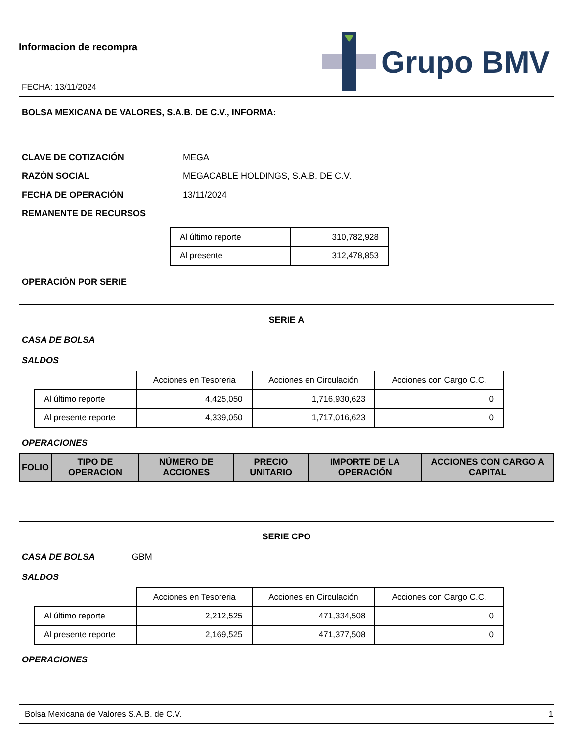Informacion de recompra
FECHA: 13/11/2024
Grupo BMV
BOLSA MEXICANA DE VALORES, S.A.B. DE C.V., INFORMA:
CLAVE DE COTIZACIÓN MEGA
RAZÓN SOCIAL MEGACABLE HOLDINGS, S.A.B. DE C.V.
FECHA DE OPERACIÓN 13/11/2024
REMANENTE DE RECURSOS
| Al último reporte | 310,782,928 |
| Al presente | 312,478,853 |
OPERACIÓN POR SERIE
SERIE A
CASA DE BOLSA
SALDOS
| | Acciones en Tesoreria | Acciones en Circulación | Acciones con Cargo C.C. |
| --- | --- | --- | --- |
| Al último reporte | 4,425,050 | 1,716,930,623 | 0 |
| Al presente reporte | 4,339,050 | 1,717,016,623 | 0 |
OPERACIONES
| FOLIO | TIPO DE OPERACION | NÚMERO DE ACCIONES | PRECIO UNITARIO | IMPORTE DE LA OPERACIÓN | ACCIONES CON CARGO A CAPITAL |
| --- | --- | --- | --- | --- | --- |
SERIE CPO
CASA DE BOLSA GBM
SALDOS
| | Acciones en Tesoreria | Acciones en Circulación | Acciones con Cargo C.C. |
| --- | --- | --- | --- |
| Al último reporte | 2,212,525 | 471,334,508 | 0 |
| Al presente reporte | 2,169,525 | 471,377,508 | 0 |
OPERACIONES
Bolsa Mexicana de Valores S.A.B. de C.V. 1